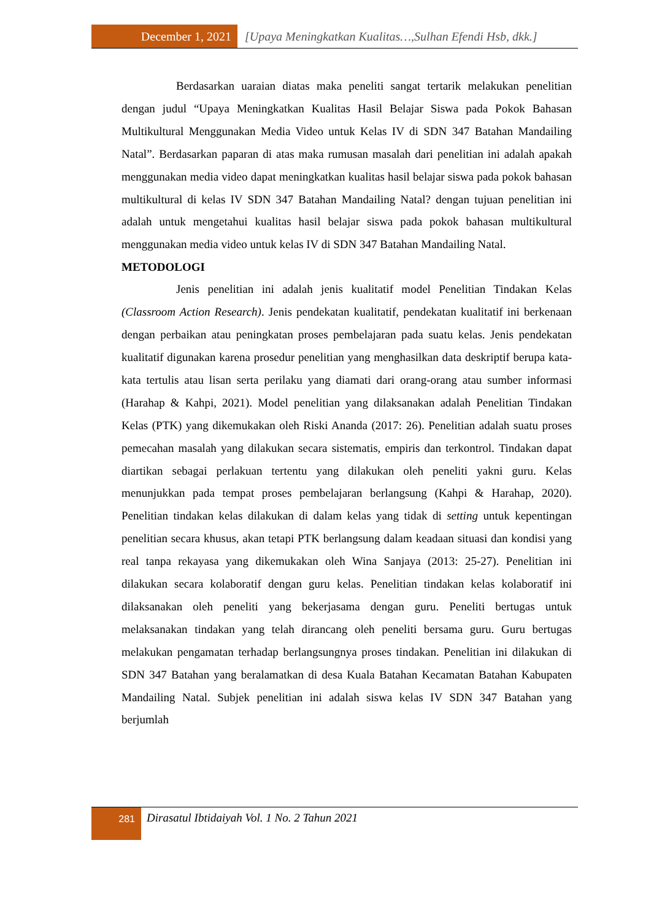December 1, 2021 [Upaya Meningkatkan Kualitas…,Sulhan Efendi Hsb, dkk.]
Berdasarkan uaraian diatas maka peneliti sangat tertarik melakukan penelitian dengan judul “Upaya Meningkatkan Kualitas Hasil Belajar Siswa pada Pokok Bahasan Multikultural Menggunakan Media Video untuk Kelas IV di SDN 347 Batahan Mandailing Natal”. Berdasarkan paparan di atas maka rumusan masalah dari penelitian ini adalah apakah menggunakan media video dapat meningkatkan kualitas hasil belajar siswa pada pokok bahasan multikultural di kelas IV SDN 347 Batahan Mandailing Natal? dengan tujuan penelitian ini adalah untuk mengetahui kualitas hasil belajar siswa pada pokok bahasan multikultural menggunakan media video untuk kelas IV di SDN 347 Batahan Mandailing Natal.
METODOLOGI
Jenis penelitian ini adalah jenis kualitatif model Penelitian Tindakan Kelas (Classroom Action Research). Jenis pendekatan kualitatif, pendekatan kualitatif ini berkenaan dengan perbaikan atau peningkatan proses pembelajaran pada suatu kelas. Jenis pendekatan kualitatif digunakan karena prosedur penelitian yang menghasilkan data deskriptif berupa kata-kata tertulis atau lisan serta perilaku yang diamati dari orang-orang atau sumber informasi (Harahap & Kahpi, 2021). Model penelitian yang dilaksanakan adalah Penelitian Tindakan Kelas (PTK) yang dikemukakan oleh Riski Ananda (2017: 26). Penelitian adalah suatu proses pemecahan masalah yang dilakukan secara sistematis, empiris dan terkontrol. Tindakan dapat diartikan sebagai perlakuan tertentu yang dilakukan oleh peneliti yakni guru. Kelas menunjukkan pada tempat proses pembelajaran berlangsung (Kahpi & Harahap, 2020). Penelitian tindakan kelas dilakukan di dalam kelas yang tidak di setting untuk kepentingan penelitian secara khusus, akan tetapi PTK berlangsung dalam keadaan situasi dan kondisi yang real tanpa rekayasa yang dikemukakan oleh Wina Sanjaya (2013: 25-27). Penelitian ini dilakukan secara kolaboratif dengan guru kelas. Penelitian tindakan kelas kolaboratif ini dilaksanakan oleh peneliti yang bekerjasama dengan guru. Peneliti bertugas untuk melaksanakan tindakan yang telah dirancang oleh peneliti bersama guru. Guru bertugas melakukan pengamatan terhadap berlangsungnya proses tindakan. Penelitian ini dilakukan di SDN 347 Batahan yang beralamatkan di desa Kuala Batahan Kecamatan Batahan Kabupaten Mandailing Natal. Subjek penelitian ini adalah siswa kelas IV SDN 347 Batahan yang berjumlah
281
Dirasatul Ibtidaiyah Vol. 1 No. 2 Tahun 2021